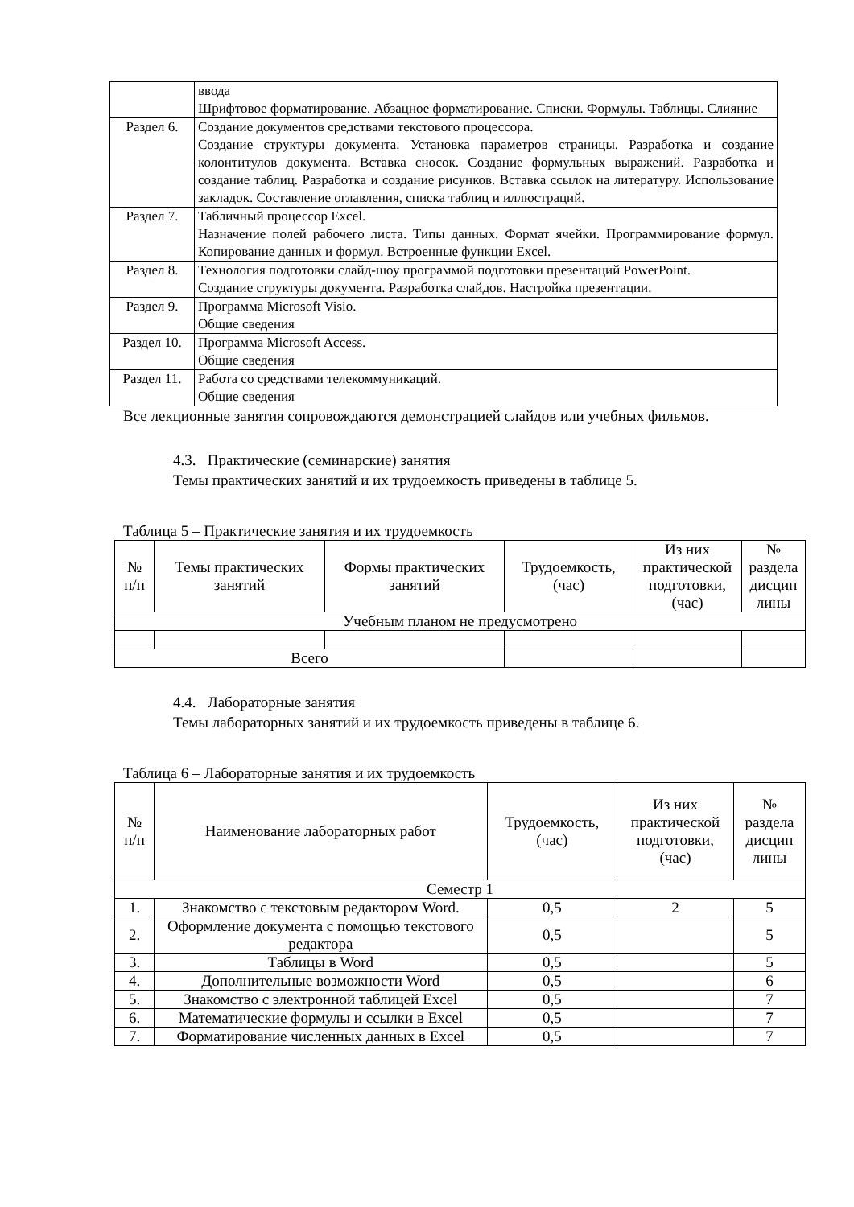| | ввода Шрифтовое форматирование. Абзацное форматирование. Списки. Формулы. Таблицы. Слияние |
| Раздел 6. | Создание документов средствами текстового процессора. Создание структуры документа. Установка параметров страницы. Разработка и создание колонтитулов документа. Вставка сносок. Создание формульных выражений. Разработка и создание таблиц. Разработка и создание рисунков. Вставка ссылок на литературу. Использование закладок. Составление оглавления, списка таблиц и иллюстраций. |
| Раздел 7. | Табличный процессор Excel. Назначение полей рабочего листа. Типы данных. Формат ячейки. Программирование формул. Копирование данных и формул. Встроенные функции Excel. |
| Раздел 8. | Технология подготовки слайд-шоу программой подготовки презентаций PowerPoint. Создание структуры документа. Разработка слайдов. Настройка презентации. |
| Раздел 9. | Программа Microsoft Visio. Общие сведения |
| Раздел 10. | Программа Microsoft Access. Общие сведения |
| Раздел 11. | Работа со средствами телекоммуникаций. Общие сведения |
Все лекционные занятия сопровождаются демонстрацией слайдов или учебных фильмов.
4.3. Практические (семинарские) занятия
Темы практических занятий и их трудоемкость приведены в таблице 5.
Таблица 5 – Практические занятия и их трудоемкость
| № п/п | Темы практических занятий | Формы практических занятий | Трудоемкость, (час) | Из них практической подготовки, (час) | № раздела дисцип лины |
| --- | --- | --- | --- | --- | --- |
| Учебным планом не предусмотрено | | | | | |
| Всего | | | | | |
4.4. Лабораторные занятия
Темы лабораторных занятий и их трудоемкость приведены в таблице 6.
Таблица 6 – Лабораторные занятия и их трудоемкость
| № п/п | Наименование лабораторных работ | Трудоемкость, (час) | Из них практической подготовки, (час) | № раздела дисцип лины |
| --- | --- | --- | --- | --- |
| Семестр 1 | | | | |
| 1. | Знакомство с текстовым редактором Word. | 0,5 | 2 | 5 |
| 2. | Оформление документа с помощью текстового редактора | 0,5 | | 5 |
| 3. | Таблицы в Word | 0,5 | | 5 |
| 4. | Дополнительные возможности Word | 0,5 | | 6 |
| 5. | Знакомство с электронной таблицей Excel | 0,5 | | 7 |
| 6. | Математические формулы и ссылки в Excel | 0,5 | | 7 |
| 7. | Форматирование численных данных в Excel | 0,5 | | 7 |